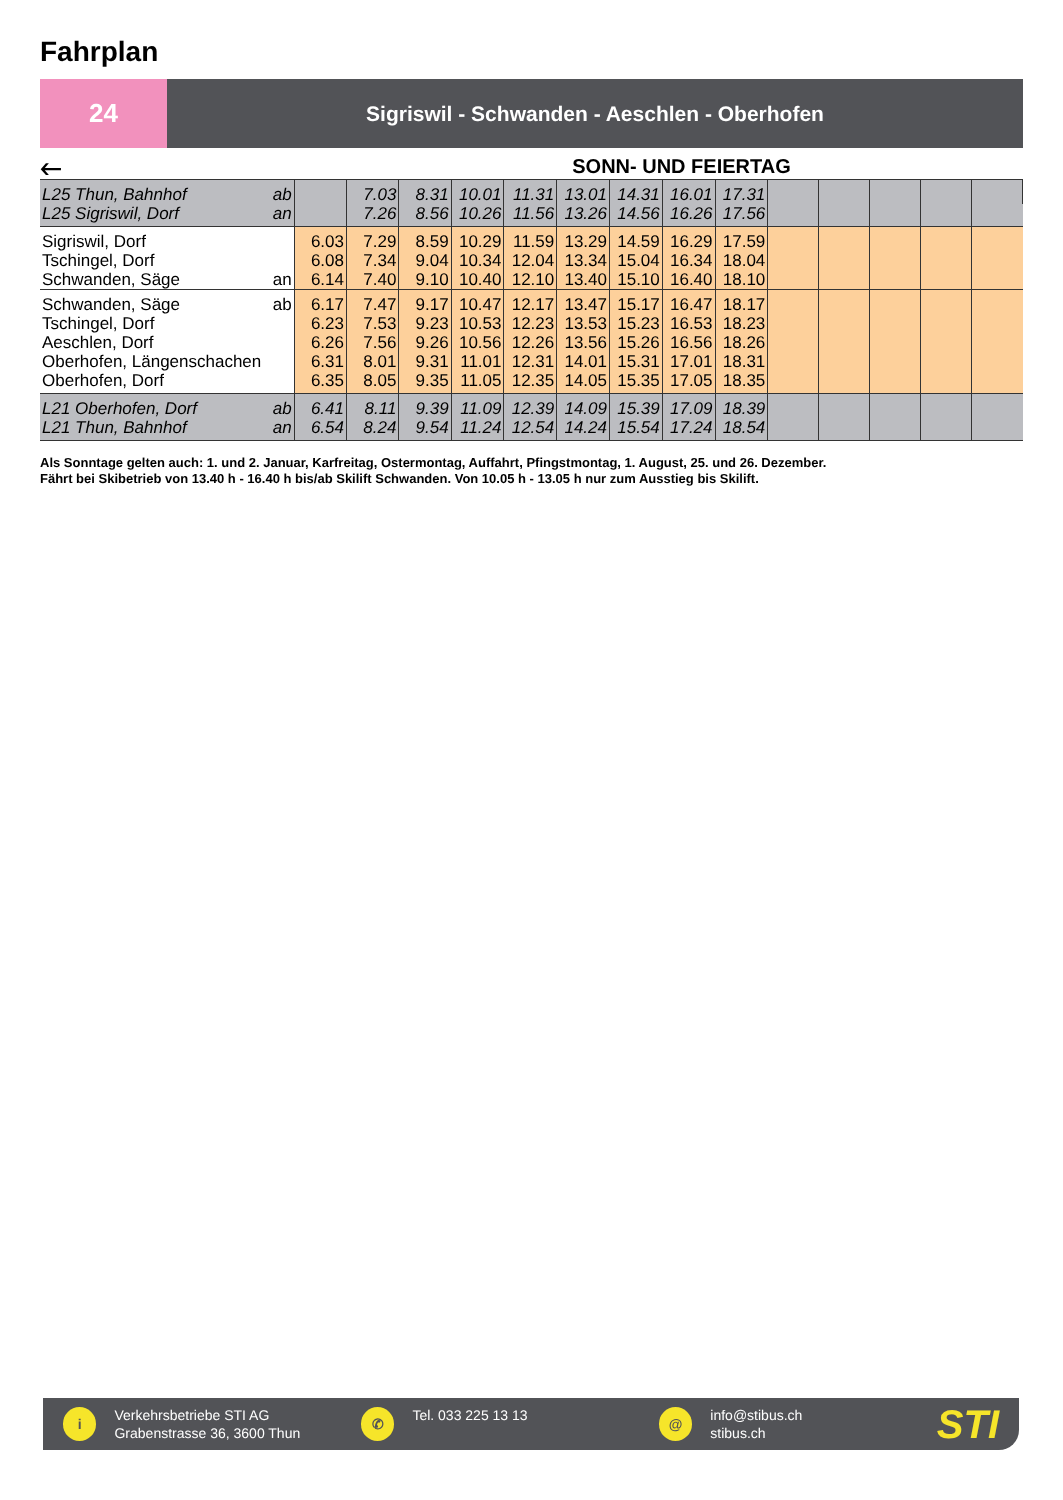Fahrplan
24
Sigriswil - Schwanden - Aeschlen - Oberhofen
🡐
SONN- UND FEIERTAG
| L25 Thun, Bahnhof | ab | | 7.03 | 8.31 | 10.01 | 11.31 | 13.01 | 14.31 | 16.01 | 17.31 | | | | | |
| L25 Sigriswil, Dorf | an | | 7.26 | 8.56 | 10.26 | 11.56 | 13.26 | 14.56 | 16.26 | 17.56 | | | | | |
| Sigriswil, Dorf | | 6.03 | 7.29 | 8.59 | 10.29 | 11.59 | 13.29 | 14.59 | 16.29 | 17.59 | | | | | |
| Tschingel, Dorf | | 6.08 | 7.34 | 9.04 | 10.34 | 12.04 | 13.34 | 15.04 | 16.34 | 18.04 | | | | | |
| Schwanden, Säge | an | 6.14 | 7.40 | 9.10 | 10.40 | 12.10 | 13.40 | 15.10 | 16.40 | 18.10 | | | | | |
| Schwanden, Säge | ab | 6.17 | 7.47 | 9.17 | 10.47 | 12.17 | 13.47 | 15.17 | 16.47 | 18.17 | | | | | |
| Tschingel, Dorf | | 6.23 | 7.53 | 9.23 | 10.53 | 12.23 | 13.53 | 15.23 | 16.53 | 18.23 | | | | | |
| Aeschlen, Dorf | | 6.26 | 7.56 | 9.26 | 10.56 | 12.26 | 13.56 | 15.26 | 16.56 | 18.26 | | | | | |
| Oberhofen, Längenschachen | | 6.31 | 8.01 | 9.31 | 11.01 | 12.31 | 14.01 | 15.31 | 17.01 | 18.31 | | | | | |
| Oberhofen, Dorf | | 6.35 | 8.05 | 9.35 | 11.05 | 12.35 | 14.05 | 15.35 | 17.05 | 18.35 | | | | | |
| L21 Oberhofen, Dorf | ab | 6.41 | 8.11 | 9.39 | 11.09 | 12.39 | 14.09 | 15.39 | 17.09 | 18.39 | | | | | |
| L21 Thun, Bahnhof | an | 6.54 | 8.24 | 9.54 | 11.24 | 12.54 | 14.24 | 15.54 | 17.24 | 18.54 | | | | | |
Als Sonntage gelten auch: 1. und 2. Januar, Karfreitag, Ostermontag, Auffahrt, Pfingstmontag, 1. August, 25. und 26. Dezember.
Fährt bei Skibetrieb von 13.40 h - 16.40 h bis/ab Skilift Schwanden. Von 10.05 h - 13.05 h nur zum Ausstieg bis Skilift.
i
Verkehrsbetriebe STI AG
Grabenstrasse 36, 3600 Thun
✆
Tel. 033 225 13 13
@
info@stibus.ch
stibus.ch
STI